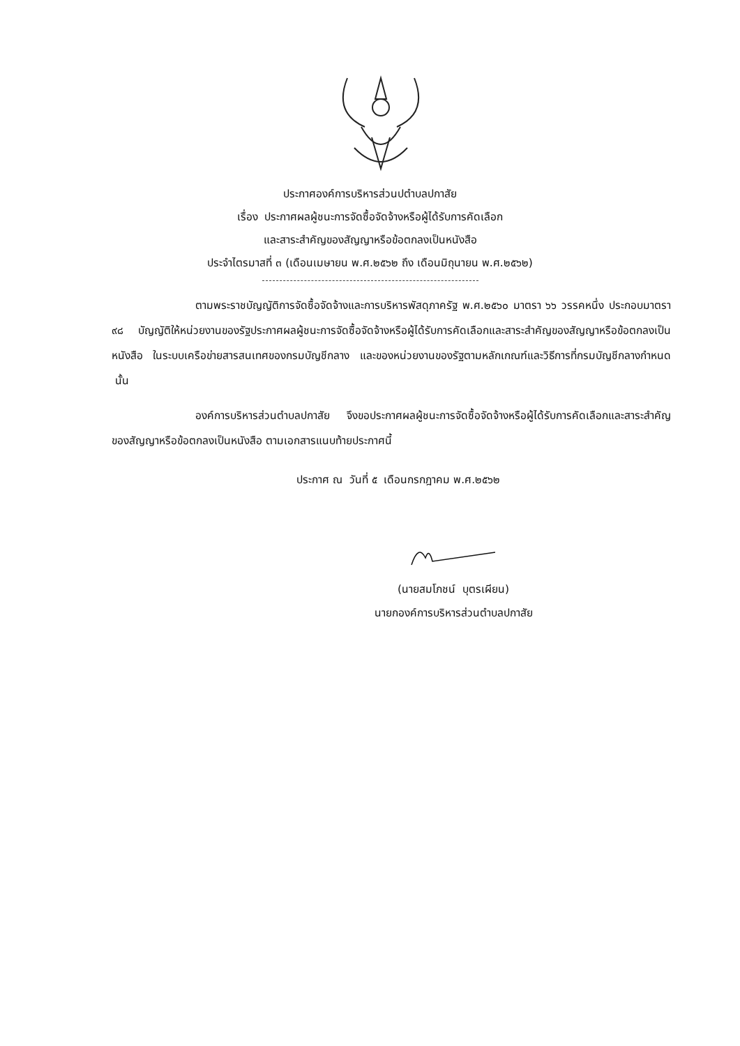ประกาศองค์การบริหารส่วนปตำบลปกาสัย
เรื่อง ประกาศผลผู้ชนะการจัดซื้อจัดจ้างหรือผู้ได้รับการคัดเลือก
และสาระสำคัญของสัญญาหรือข้อตกลงเป็นหนังสือ
ประจำไตรมาสที่ ๓ (เดือนเมษายน พ.ศ.๒๕๖๒ ถึง เดือนมิถุนายน พ.ศ.๒๕๖๒)
ตามพระราชบัญญัติการจัดซื้อจัดจ้างและการบริหารพัสดุภาครัฐ พ.ศ.๒๕๖๐ มาตรา ๖๖ วรรคหนึ่ง ประกอบมาตรา ๙๘ บัญญัติให้หน่วยงานของรัฐประกาศผลผู้ชนะการจัดซื้อจัดจ้างหรือผู้ได้รับการคัดเลือกและสาระสำคัญของสัญญาหรือข้อตกลงเป็นหนังสือ ในระบบเครือข่ายสารสนเทศของกรมบัญชีกลาง และของหน่วยงานของรัฐตามหลักเกณฑ์และวิธีการที่กรมบัญชีกลางกำหนด นั้น
องค์การบริหารส่วนตำบลปกาสัย จึงขอประกาศผลผู้ชนะการจัดซื้อจัดจ้างหรือผู้ได้รับการคัดเลือกและสาระสำคัญของสัญญาหรือข้อตกลงเป็นหนังสือ ตามเอกสารแนบท้ายประกาศนี้
ประกาศ ณ วันที่ ๕ เดือนกรกฎาคม พ.ศ.๒๕๖๒
(นายสมโภชน์ บุตรเผียน)
นายกองค์การบริหารส่วนตำบลปกาสัย